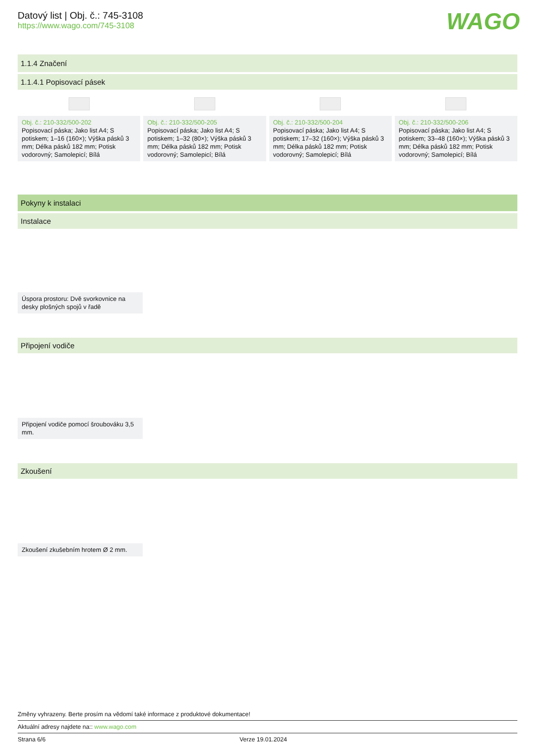Datový list | Obj. č.: 745-3108
https://www.wago.com/745-3108
WAGO
1.1.4 Značení
1.1.4.1 Popisovací pásek
Obj. č.: 210-332/500-202
Popisovací páska; Jako list A4; S potiskem; 1–16 (160×); Výška pásků 3 mm; Délka pásků 182 mm; Potisk vodorovný; Samolepicí; Bílá
Obj. č.: 210-332/500-205
Popisovací páska; Jako list A4; S potiskem; 1–32 (80×); Výška pásků 3 mm; Délka pásků 182 mm; Potisk vodorovný; Samolepicí; Bílá
Obj. č.: 210-332/500-204
Popisovací páska; Jako list A4; S potiskem; 17–32 (160×); Výška pásků 3 mm; Délka pásků 182 mm; Potisk vodorovný; Samolepicí; Bílá
Obj. č.: 210-332/500-206
Popisovací páska; Jako list A4; S potiskem; 33–48 (160×); Výška pásků 3 mm; Délka pásků 182 mm; Potisk vodorovný; Samolepicí; Bílá
Pokyny k instalaci
Instalace
Úspora prostoru: Dvě svorkovnice na desky plošných spojů v řadě
Připojení vodiče
Připojení vodiče pomocí šroubováku 3,5 mm.
Zkoušení
Zkoušení zkušebním hrotem Ø 2 mm.
Změny vyhrazeny. Berte prosím na vědomí také informace z produktové dokumentace!
Aktuální adresy najdete na:: www.wago.com
Strana 6/6 Verze 19.01.2024